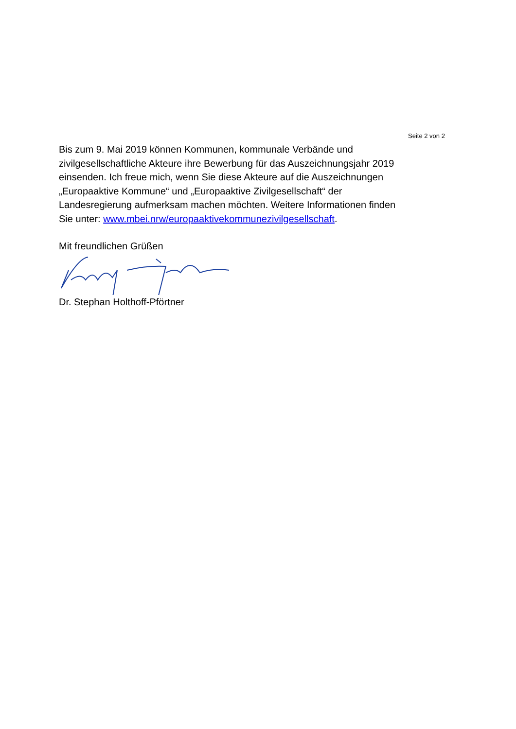Seite 2 von 2
Bis zum 9. Mai 2019 können Kommunen, kommunale Verbände und zivilgesellschaftliche Akteure ihre Bewerbung für das Auszeichnungsjahr 2019 einsenden. Ich freue mich, wenn Sie diese Akteure auf die Auszeichnungen „Europaaktive Kommune“ und „Europaaktive Zivilgesellschaft“ der Landesregierung aufmerksam machen möchten. Weitere Informationen finden Sie unter: www.mbei.nrw/europaaktivekommunezivilgesellschaft.
Mit freundlichen Grüßen
Dr. Stephan Holthoff-Pförtner